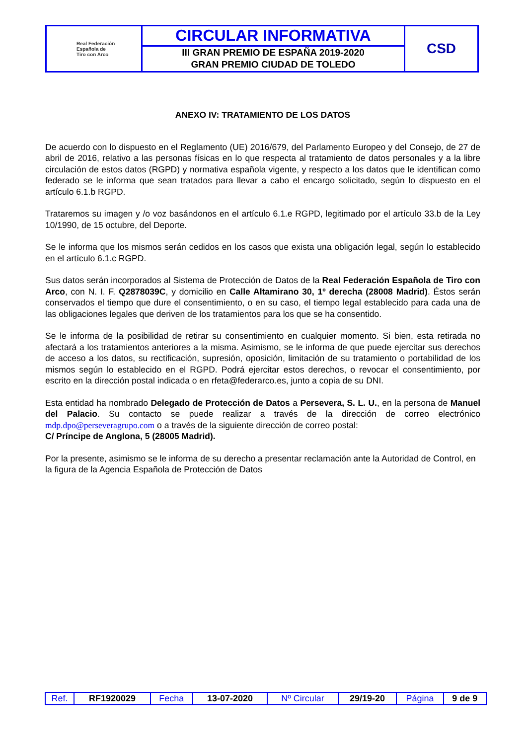| Real Federación Española de Tiro con Arco | CIRCULAR INFORMATIVA | CSD |
| | III GRAN PREMIO DE ESPAÑA 2019-2020 GRAN PREMIO CIUDAD DE TOLEDO | |
ANEXO IV: TRATAMIENTO DE LOS DATOS
De acuerdo con lo dispuesto en el Reglamento (UE) 2016/679, del Parlamento Europeo y del Consejo, de 27 de abril de 2016, relativo a las personas físicas en lo que respecta al tratamiento de datos personales y a la libre circulación de estos datos (RGPD) y normativa española vigente, y respecto a los datos que le identifican como federado se le informa que sean tratados para llevar a cabo el encargo solicitado, según lo dispuesto en el artículo 6.1.b RGPD.
Trataremos su imagen y /o voz basándonos en el artículo 6.1.e RGPD, legitimado por el artículo 33.b de la Ley 10/1990, de 15 octubre, del Deporte.
Se le informa que los mismos serán cedidos en los casos que exista una obligación legal, según lo establecido en el artículo 6.1.c RGPD.
Sus datos serán incorporados al Sistema de Protección de Datos de la Real Federación Española de Tiro con Arco, con N. I. F. Q2878039C, y domicilio en Calle Altamirano 30, 1º derecha (28008 Madrid). Éstos serán conservados el tiempo que dure el consentimiento, o en su caso, el tiempo legal establecido para cada una de las obligaciones legales que deriven de los tratamientos para los que se ha consentido.
Se le informa de la posibilidad de retirar su consentimiento en cualquier momento. Si bien, esta retirada no afectará a los tratamientos anteriores a la misma. Asimismo, se le informa de que puede ejercitar sus derechos de acceso a los datos, su rectificación, supresión, oposición, limitación de su tratamiento o portabilidad de los mismos según lo establecido en el RGPD. Podrá ejercitar estos derechos, o revocar el consentimiento, por escrito en la dirección postal indicada o en rfeta@federarco.es, junto a copia de su DNI.
Esta entidad ha nombrado Delegado de Protección de Datos a Persevera, S. L. U., en la persona de Manuel del Palacio. Su contacto se puede realizar a través de la dirección de correo electrónico mdp.dpo@perseveragrupo.com o a través de la siguiente dirección de correo postal:
C/ Príncipe de Anglona, 5 (28005 Madrid).
Por la presente, asimismo se le informa de su derecho a presentar reclamación ante la Autoridad de Control, en la figura de la Agencia Española de Protección de Datos
| Ref. | RF1920029 | Fecha | 13-07-2020 | Nº Circular | 29/19-20 | Página | 9 de 9 |